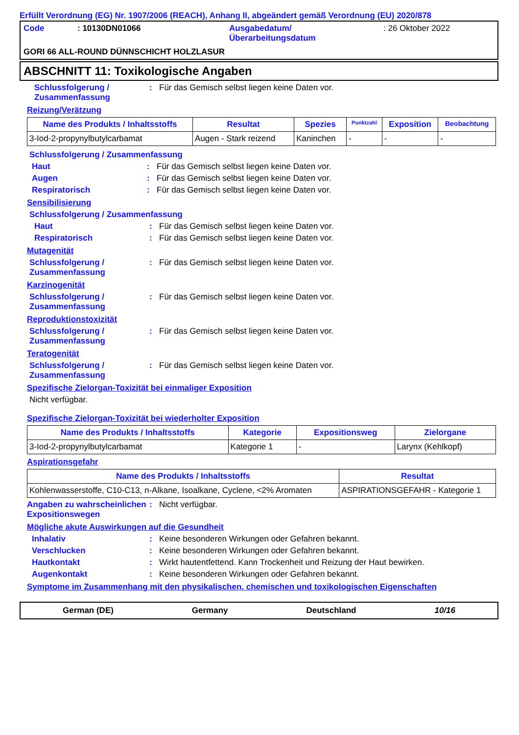Erfüllt Verordnung (EG) Nr. 1907/2006 (REACH), Anhang II, abgeändert gemäß Verordnung (EU) 2020/878
Code: 10130DN01066 Ausgabedatum/
Überarbeitungsdatum: 26 Oktober 2022
GORI 66 ALL-ROUND DÜNNSCHICHT HOLZLASUR
ABSCHNITT 11: Toxikologische Angaben
Schlussfolgerung / Zusammenfassung: Für das Gemisch selbst liegen keine Daten vor.
Reizung/Verätzung
| Name des Produkts / Inhaltsstoffs | Resultat | Spezies | Punktzahl | Exposition | Beobachtung |
| --- | --- | --- | --- | --- | --- |
| 3-Iod-2-propynylbutylcarbamat | Augen - Stark reizend | Kaninchen | - | - | - |
Schlussfolgerung / Zusammenfassung
Haut: Für das Gemisch selbst liegen keine Daten vor.
Augen: Für das Gemisch selbst liegen keine Daten vor.
Respiratorisch: Für das Gemisch selbst liegen keine Daten vor.
Sensibilisierung
Schlussfolgerung / Zusammenfassung
Haut: Für das Gemisch selbst liegen keine Daten vor.
Respiratorisch: Für das Gemisch selbst liegen keine Daten vor.
Mutagenität
Schlussfolgerung / Zusammenfassung: Für das Gemisch selbst liegen keine Daten vor.
Karzinogenität
Schlussfolgerung / Zusammenfassung: Für das Gemisch selbst liegen keine Daten vor.
Reproduktionstoxizität
Schlussfolgerung / Zusammenfassung: Für das Gemisch selbst liegen keine Daten vor.
Teratogenität
Schlussfolgerung / Zusammenfassung: Für das Gemisch selbst liegen keine Daten vor.
Spezifische Zielorgan-Toxizität bei einmaliger Exposition
Nicht verfügbar.
Spezifische Zielorgan-Toxizität bei wiederholter Exposition
| Name des Produkts / Inhaltsstoffs | Kategorie | Expositionsweg | Zielorgane |
| --- | --- | --- | --- |
| 3-Iod-2-propynylbutylcarbamat | Kategorie 1 | - | Larynx (Kehlkopf) |
Aspirationsgefahr
| Name des Produkts / Inhaltsstoffs | Resultat |
| --- | --- |
| Kohlenwasserstoffe, C10-C13, n-Alkane, Isoalkane, Cyclene, <2% Aromaten | ASPIRATIONSGEFAHR - Kategorie 1 |
Angaben zu wahrscheinlichen Expositionswegen: Nicht verfügbar.
Mögliche akute Auswirkungen auf die Gesundheit
Inhalativ: Keine besonderen Wirkungen oder Gefahren bekannt.
Verschlucken: Keine besonderen Wirkungen oder Gefahren bekannt.
Hautkontakt: Wirkt hautentfettend. Kann Trockenheit und Reizung der Haut bewirken.
Augenkontakt: Keine besonderen Wirkungen oder Gefahren bekannt.
Symptome im Zusammenhang mit den physikalischen, chemischen und toxikologischen Eigenschaften
German (DE) Germany Deutschland 10/16